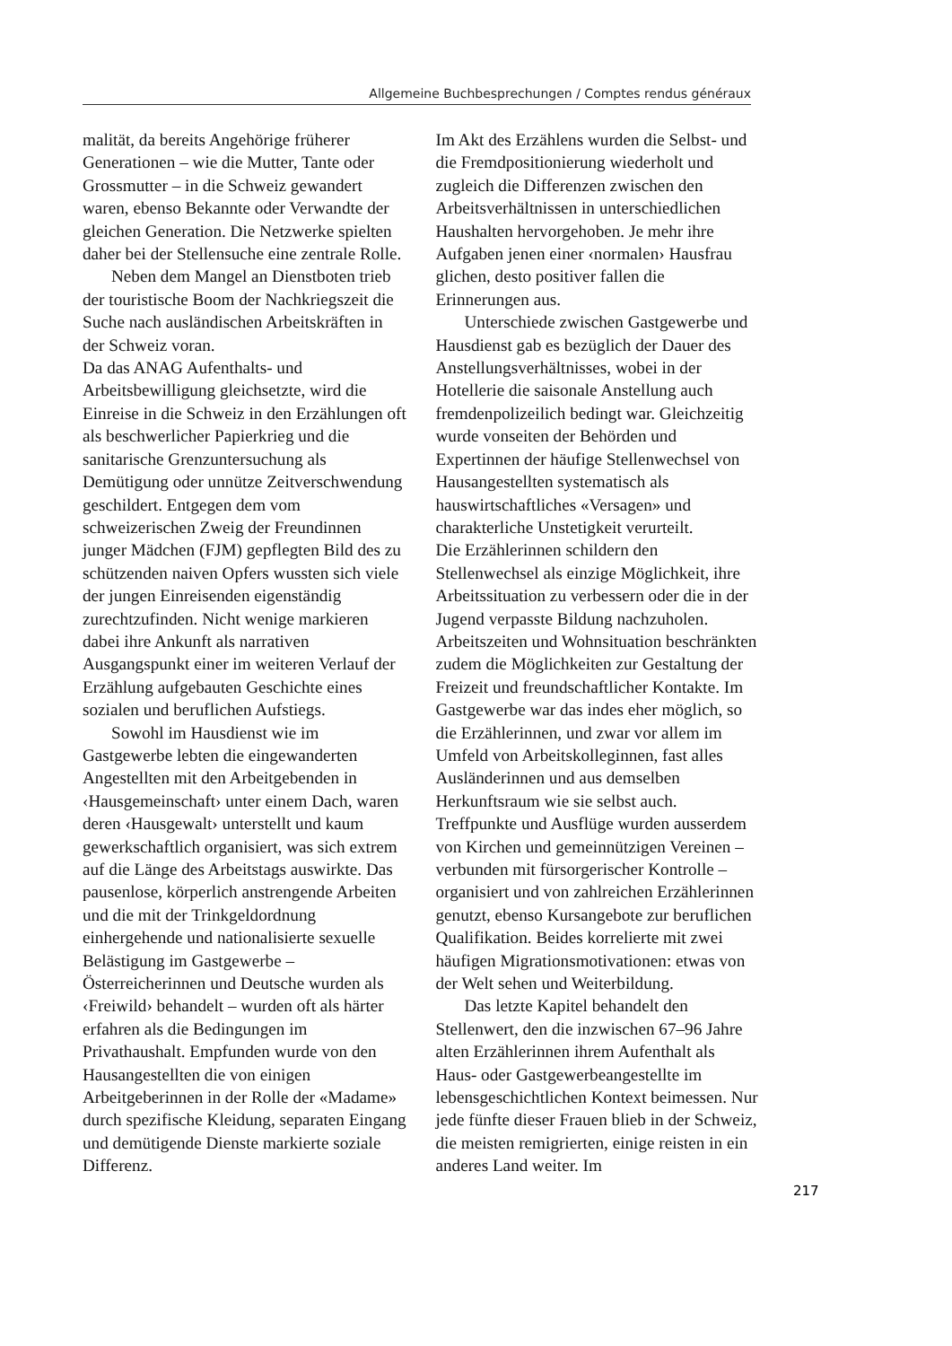Allgemeine Buchbesprechungen / Comptes rendus généraux
malität, da bereits Angehörige früherer Generationen – wie die Mutter, Tante oder Grossmutter – in die Schweiz gewandert waren, ebenso Bekannte oder Verwandte der gleichen Generation. Die Netzwerke spielten daher bei der Stellensuche eine zentrale Rolle.
Neben dem Mangel an Dienstboten trieb der touristische Boom der Nachkriegszeit die Suche nach ausländischen Arbeitskräften in der Schweiz voran.
Da das ANAG Aufenthalts- und Arbeitsbewilligung gleichsetzte, wird die Einreise in die Schweiz in den Erzählungen oft als beschwerlicher Papierkrieg und die sanitarische Grenzuntersuchung als Demütigung oder unnütze Zeitverschwendung geschildert. Entgegen dem vom schweizerischen Zweig der Freundinnen junger Mädchen (FJM) gepflegten Bild des zu schützenden naiven Opfers wussten sich viele der jungen Einreisenden eigenständig zurechtzufinden. Nicht wenige markieren dabei ihre Ankunft als narrativen Ausgangspunkt einer im weiteren Verlauf der Erzählung aufgebauten Geschichte eines sozialen und beruflichen Aufstiegs.
Sowohl im Hausdienst wie im Gastgewerbe lebten die eingewanderten Angestellten mit den Arbeitgebenden in ‹Hausgemeinschaft› unter einem Dach, waren deren ‹Hausgewalt› unterstellt und kaum gewerkschaftlich organisiert, was sich extrem auf die Länge des Arbeitstags auswirkte. Das pausenlose, körperlich anstrengende Arbeiten und die mit der Trinkgeldordnung einhergehende und nationalisierte sexuelle Belästigung im Gastgewerbe – Österreicherinnen und Deutsche wurden als ‹Freiwild› behandelt – wurden oft als härter erfahren als die Bedingungen im Privathaushalt. Empfunden wurde von den Hausangestellten die von einigen Arbeitgeberinnen in der Rolle der «Madame» durch spezifische Kleidung, separaten Eingang und demütigende Dienste markierte soziale Differenz.
Im Akt des Erzählens wurden die Selbst- und die Fremdpositionierung wiederholt und zugleich die Differenzen zwischen den Arbeitsverhältnissen in unterschiedlichen Haushalten hervorgehoben. Je mehr ihre Aufgaben jenen einer ‹normalen› Hausfrau glichen, desto positiver fallen die Erinnerungen aus.
Unterschiede zwischen Gastgewerbe und Hausdienst gab es bezüglich der Dauer des Anstellungsverhältnisses, wobei in der Hotellerie die saisonale Anstellung auch fremdenpolizeilich bedingt war. Gleichzeitig wurde vonseiten der Behörden und Expertinnen der häufige Stellenwechsel von Hausangestellten systematisch als hauswirtschaftliches «Versagen» und charakterliche Unstetigkeit verurteilt.
Die Erzählerinnen schildern den Stellenwechsel als einzige Möglichkeit, ihre Arbeitssituation zu verbessern oder die in der Jugend verpasste Bildung nachzuholen. Arbeitszeiten und Wohnsituation beschränkten zudem die Möglichkeiten zur Gestaltung der Freizeit und freundschaftlicher Kontakte. Im Gastgewerbe war das indes eher möglich, so die Erzählerinnen, und zwar vor allem im Umfeld von Arbeitskolleginnen, fast alles Ausländerinnen und aus demselben Herkunftsraum wie sie selbst auch. Treffpunkte und Ausflüge wurden ausserdem von Kirchen und gemeinnützigen Vereinen – verbunden mit fürsorgerischer Kontrolle – organisiert und von zahlreichen Erzählerinnen genutzt, ebenso Kursangebote zur beruflichen Qualifikation. Beides korrelierte mit zwei häufigen Migrationsmotivationen: etwas von der Welt sehen und Weiterbildung.
Das letzte Kapitel behandelt den Stellenwert, den die inzwischen 67–96 Jahre alten Erzählerinnen ihrem Aufenthalt als Haus- oder Gastgewerbeangestellte im lebensgeschichtlichen Kontext beimessen. Nur jede fünfte dieser Frauen blieb in der Schweiz, die meisten remigrierten, einige reisten in ein anderes Land weiter. Im
217